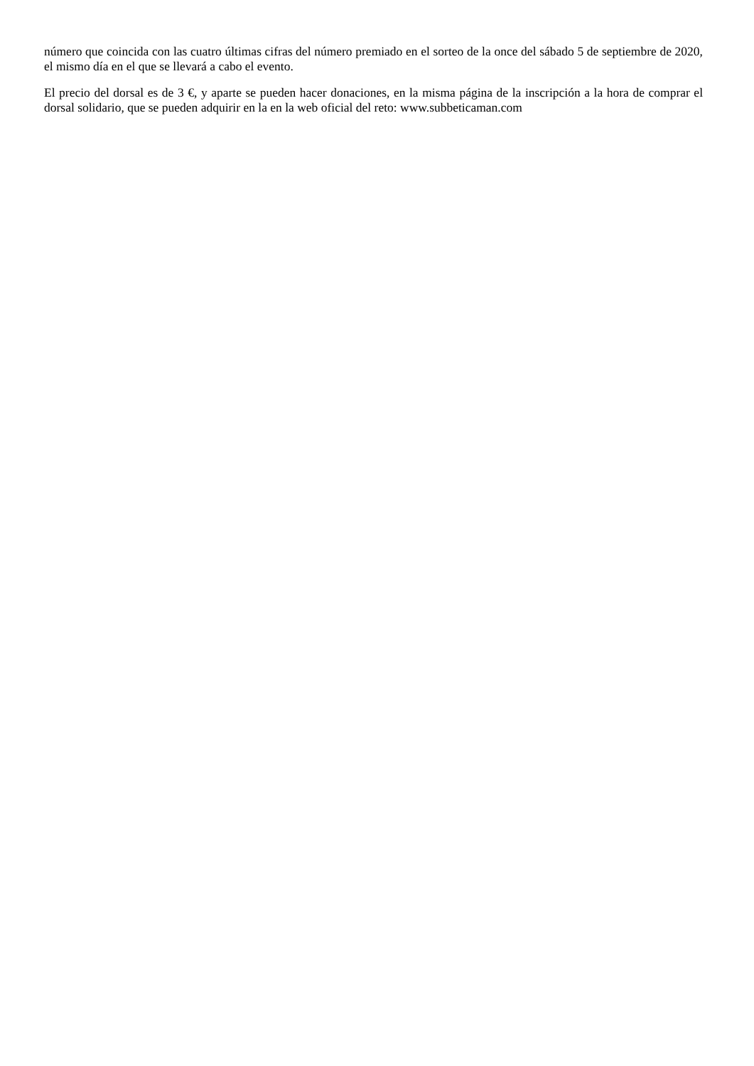número que coincida con las cuatro últimas cifras del número premiado en el sorteo de la once del sábado 5 de septiembre de 2020, el mismo día en el que se llevará a cabo el evento.
El precio del dorsal es de 3 €, y aparte se pueden hacer donaciones, en la misma página de la inscripción a la hora de comprar el dorsal solidario, que se pueden adquirir en la en la web oficial del reto: www.subbeticaman.com